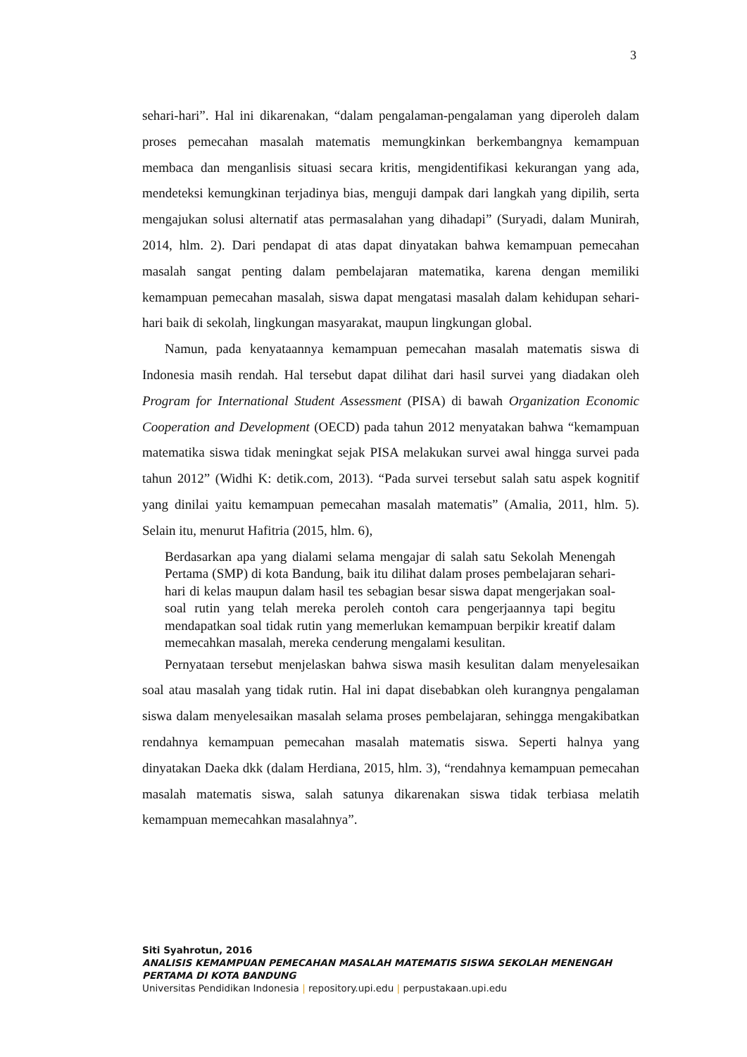3
sehari-hari”. Hal ini dikarenakan, “dalam pengalaman-pengalaman yang diperoleh dalam proses pemecahan masalah matematis memungkinkan berkembangnya kemampuan membaca dan menganlisis situasi secara kritis, mengidentifikasi kekurangan yang ada, mendeteksi kemungkinan terjadinya bias, menguji dampak dari langkah yang dipilih, serta mengajukan solusi alternatif atas permasalahan yang dihadapi” (Suryadi, dalam Munirah, 2014, hlm. 2). Dari pendapat di atas dapat dinyatakan bahwa kemampuan pemecahan masalah sangat penting dalam pembelajaran matematika, karena dengan memiliki kemampuan pemecahan masalah, siswa dapat mengatasi masalah dalam kehidupan sehari-hari baik di sekolah, lingkungan masyarakat, maupun lingkungan global.
Namun, pada kenyataannya kemampuan pemecahan masalah matematis siswa di Indonesia masih rendah. Hal tersebut dapat dilihat dari hasil survei yang diadakan oleh Program for International Student Assessment (PISA) di bawah Organization Economic Cooperation and Development (OECD) pada tahun 2012 menyatakan bahwa “kemampuan matematika siswa tidak meningkat sejak PISA melakukan survei awal hingga survei pada tahun 2012” (Widhi K: detik.com, 2013). “Pada survei tersebut salah satu aspek kognitif yang dinilai yaitu kemampuan pemecahan masalah matematis” (Amalia, 2011, hlm. 5). Selain itu, menurut Hafitria (2015, hlm. 6),
Berdasarkan apa yang dialami selama mengajar di salah satu Sekolah Menengah Pertama (SMP) di kota Bandung, baik itu dilihat dalam proses pembelajaran sehari-hari di kelas maupun dalam hasil tes sebagian besar siswa dapat mengerjakan soal-soal rutin yang telah mereka peroleh contoh cara pengerjaannya tapi begitu mendapatkan soal tidak rutin yang memerlukan kemampuan berpikir kreatif dalam memecahkan masalah, mereka cenderung mengalami kesulitan.
Pernyataan tersebut menjelaskan bahwa siswa masih kesulitan dalam menyelesaikan soal atau masalah yang tidak rutin. Hal ini dapat disebabkan oleh kurangnya pengalaman siswa dalam menyelesaikan masalah selama proses pembelajaran, sehingga mengakibatkan rendahnya kemampuan pemecahan masalah matematis siswa. Seperti halnya yang dinyatakan Daeka dkk (dalam Herdiana, 2015, hlm. 3), “rendahnya kemampuan pemecahan masalah matematis siswa, salah satunya dikarenakan siswa tidak terbiasa melatih kemampuan memecahkan masalahnya”.
Siti Syahrotun, 2016
ANALISIS KEMAMPUAN PEMECAHAN MASALAH MATEMATIS SISWA SEKOLAH MENENGAH
PERTAMA DI KOTA BANDUNG
Universitas Pendidikan Indonesia | repository.upi.edu | perpustakaan.upi.edu